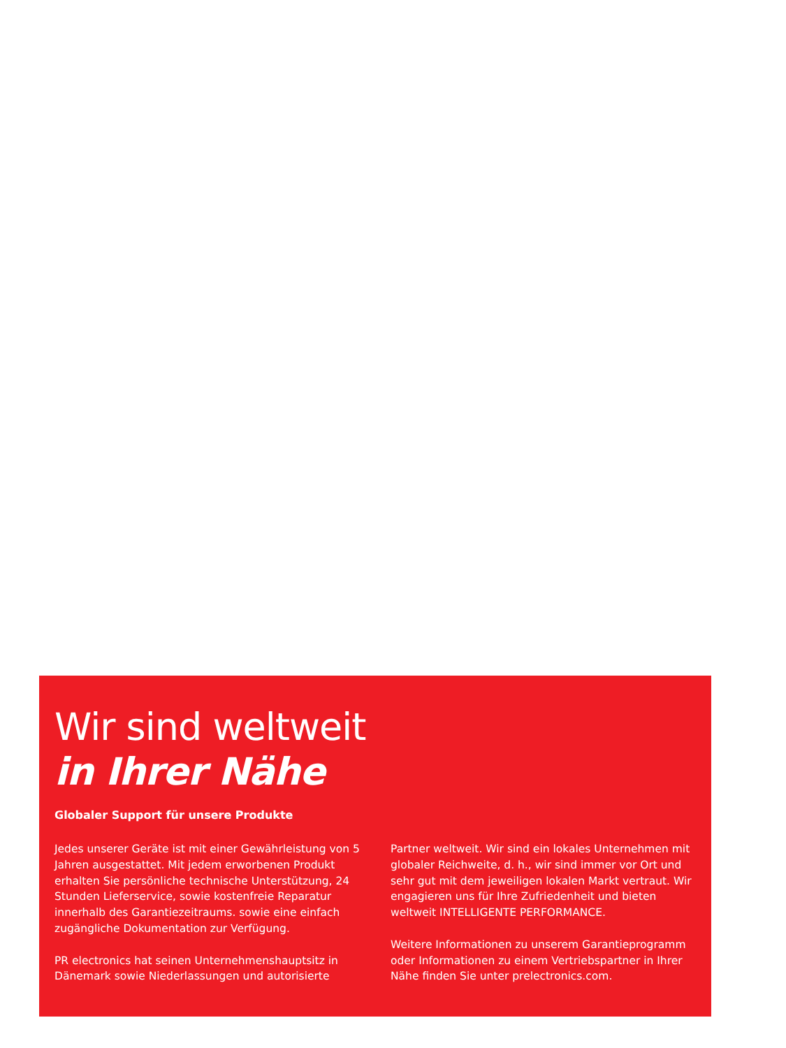Wir sind weltweit
in Ihrer Nähe
Globaler Support für unsere Produkte
Jedes unserer Geräte ist mit einer Gewährleistung von 5 Jahren ausgestattet. Mit jedem erworbenen Produkt erhalten Sie persönliche technische Unterstützung, 24 Stunden Lieferservice, sowie kostenfreie Reparatur innerhalb des Garantiezeitraums. sowie eine einfach zugängliche Dokumentation zur Verfügung.
PR electronics hat seinen Unternehmenshauptsitz in Dänemark sowie Niederlassungen und autorisierte Partner weltweit. Wir sind ein lokales Unternehmen mit globaler Reichweite, d. h., wir sind immer vor Ort und sehr gut mit dem jeweiligen lokalen Markt vertraut. Wir engagieren uns für Ihre Zufriedenheit und bieten weltweit INTELLIGENTE PERFORMANCE.
Weitere Informationen zu unserem Garantieprogramm oder Informationen zu einem Vertriebspartner in Ihrer Nähe finden Sie unter prelectronics.com.